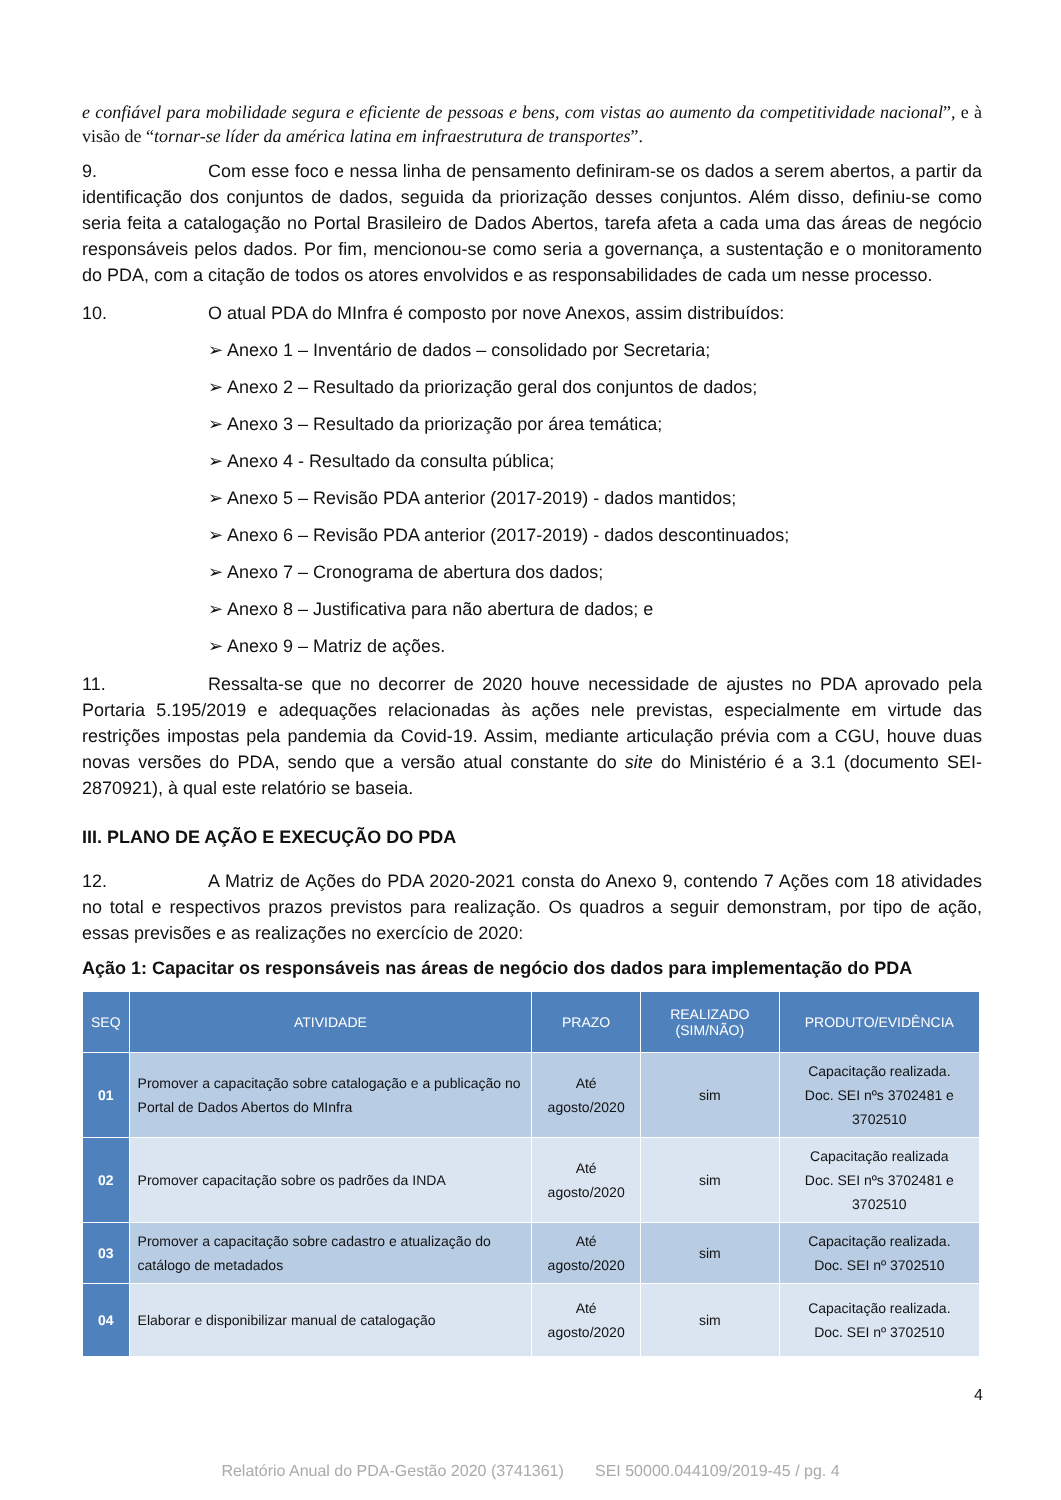e confiável para mobilidade segura e eficiente de pessoas e bens, com vistas ao aumento da competitividade nacional”, e à visão de “tornar-se líder da américa latina em infraestrutura de transportes”.
9. Com esse foco e nessa linha de pensamento definiram-se os dados a serem abertos, a partir da identificação dos conjuntos de dados, seguida da priorização desses conjuntos. Além disso, definiu-se como seria feita a catalogação no Portal Brasileiro de Dados Abertos, tarefa afeta a cada uma das áreas de negócio responsáveis pelos dados. Por fim, mencionou-se como seria a governança, a sustentação e o monitoramento do PDA, com a citação de todos os atores envolvidos e as responsabilidades de cada um nesse processo.
10. O atual PDA do MInfra é composto por nove Anexos, assim distribuídos:
➢ Anexo 1 – Inventário de dados – consolidado por Secretaria;
➢ Anexo 2 – Resultado da priorização geral dos conjuntos de dados;
➢ Anexo 3 – Resultado da priorização por área temática;
➢ Anexo 4 - Resultado da consulta pública;
➢ Anexo 5 – Revisão PDA anterior (2017-2019) - dados mantidos;
➢ Anexo 6 – Revisão PDA anterior (2017-2019) - dados descontinuados;
➢ Anexo 7 – Cronograma de abertura dos dados;
➢ Anexo 8 – Justificativa para não abertura de dados; e
➢ Anexo 9 – Matriz de ações.
11. Ressalta-se que no decorrer de 2020 houve necessidade de ajustes no PDA aprovado pela Portaria 5.195/2019 e adequações relacionadas às ações nele previstas, especialmente em virtude das restrições impostas pela pandemia da Covid-19. Assim, mediante articulação prévia com a CGU, houve duas novas versões do PDA, sendo que a versão atual constante do site do Ministério é a 3.1 (documento SEI-2870921), à qual este relatório se baseia.
III. PLANO DE AÇÃO E EXECUÇÃO DO PDA
12. A Matriz de Ações do PDA 2020-2021 consta do Anexo 9, contendo 7 Ações com 18 atividades no total e respectivos prazos previstos para realização. Os quadros a seguir demonstram, por tipo de ação, essas previsões e as realizações no exercício de 2020:
Ação 1: Capacitar os responsáveis nas áreas de negócio dos dados para implementação do PDA
| SEQ | ATIVIDADE | PRAZO | REALIZADO (SIM/NÃO) | PRODUTO/EVIDÊNCIA |
| --- | --- | --- | --- | --- |
| 01 | Promover a capacitação sobre catalogação e a publicação no Portal de Dados Abertos do MInfra | Até agosto/2020 | sim | Capacitação realizada. Doc. SEI nºs 3702481 e 3702510 |
| 02 | Promover capacitação sobre os padrões da INDA | Até agosto/2020 | sim | Capacitação realizada Doc. SEI nºs 3702481 e 3702510 |
| 03 | Promover a capacitação sobre cadastro e atualização do catálogo de metadados | Até agosto/2020 | sim | Capacitação realizada. Doc. SEI nº 3702510 |
| 04 | Elaborar e disponibilizar manual de catalogação | Até agosto/2020 | sim | Capacitação realizada. Doc. SEI nº 3702510 |
4
Relatório Anual do PDA-Gestão 2020 (3741361) SEI 50000.044109/2019-45 / pg. 4